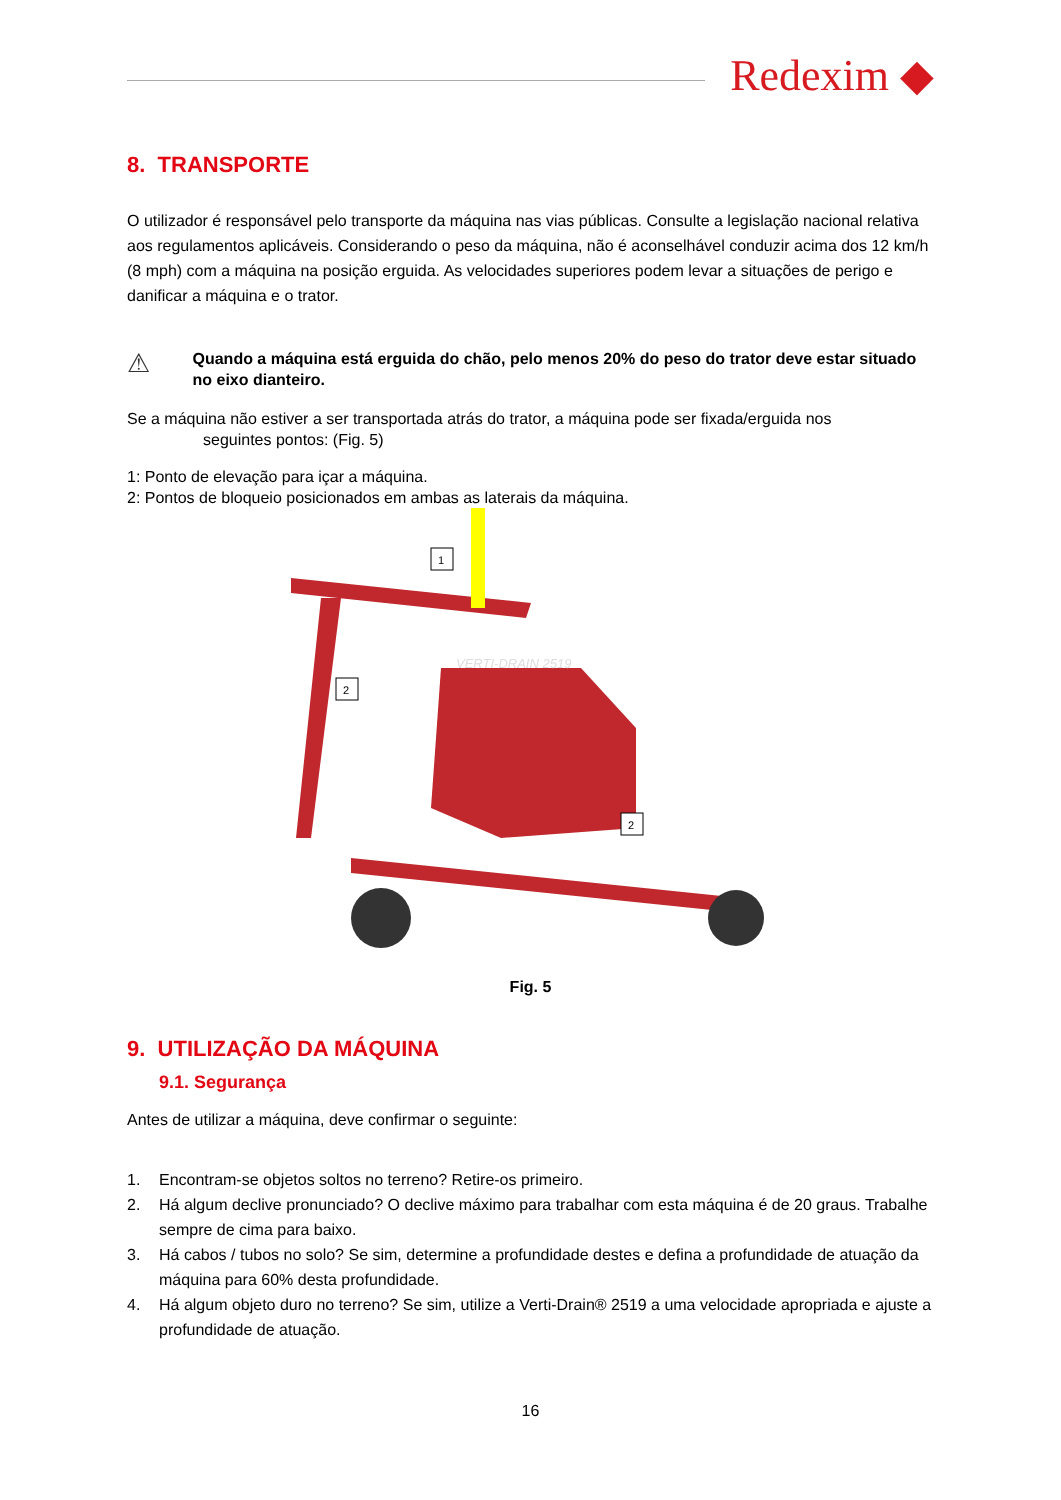Redexim ◆
8. TRANSPORTE
O utilizador é responsável pelo transporte da máquina nas vias públicas. Consulte a legislação nacional relativa aos regulamentos aplicáveis. Considerando o peso da máquina, não é aconselhável conduzir acima dos 12 km/h (8 mph) com a máquina na posição erguida. As velocidades superiores podem levar a situações de perigo e danificar a máquina e o trator.
⚠
Quando a máquina está erguida do chão, pelo menos 20% do peso do trator deve estar situado no eixo dianteiro.
Se a máquina não estiver a ser transportada atrás do trator, a máquina pode ser fixada/erguida nos
seguintes pontos: (Fig. 5)
1: Ponto de elevação para içar a máquina.
2: Pontos de bloqueio posicionados em ambas as laterais da máquina.
1
2
2
VERTI-DRAIN 2519
Fig. 5
9. UTILIZAÇÃO DA MÁQUINA
9.1. Segurança
Antes de utilizar a máquina, deve confirmar o seguinte:
1. Encontram-se objetos soltos no terreno? Retire-os primeiro.
2. Há algum declive pronunciado? O declive máximo para trabalhar com esta máquina é de 20 graus. Trabalhe sempre de cima para baixo.
3. Há cabos / tubos no solo? Se sim, determine a profundidade destes e defina a profundidade de atuação da máquina para 60% desta profundidade.
4. Há algum objeto duro no terreno? Se sim, utilize a Verti-Drain® 2519 a uma velocidade apropriada e ajuste a profundidade de atuação.
16